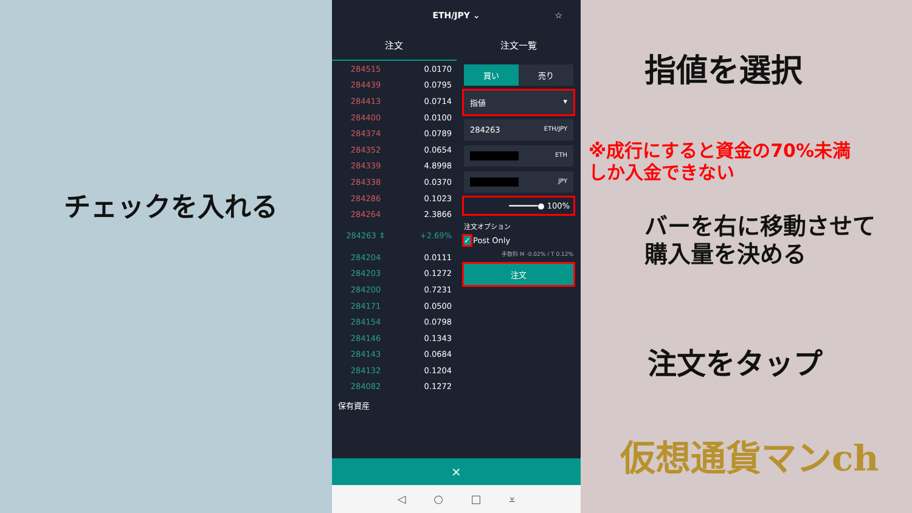チェックを入れる
ETH/JPY ⌄ ☆
注文 注文一覧
| 284515 | 0.0170 |
| 284439 | 0.0795 |
| 284413 | 0.0714 |
| 284400 | 0.0100 |
| 284374 | 0.0789 |
| 284352 | 0.0654 |
| 284339 | 4.8998 |
| 284338 | 0.0370 |
| 284286 | 0.1023 |
| 284264 | 2.3866 |
| 284263 ⇕ | +2.69% |
| 284204 | 0.0111 |
| 284203 | 0.1272 |
| 284200 | 0.7231 |
| 284171 | 0.0500 |
| 284154 | 0.0798 |
| 284146 | 0.1343 |
| 284143 | 0.0684 |
| 284132 | 0.1204 |
| 284082 | 0.1272 |
買い 売り
指値 ▾
284263 ETH/JPY
ETH
JPY
━━━━━━● 100%
注文オプション
✓ Post Only
手数料 M -0.02% / T 0.12%
注文
保有資産
×
◁ ○ □ ⩡
指値を選択
※成行にすると資金の70%未満
しか入金できない
バーを右に移動させて
購入量を決める
注文をタップ
仮想通貨マンch